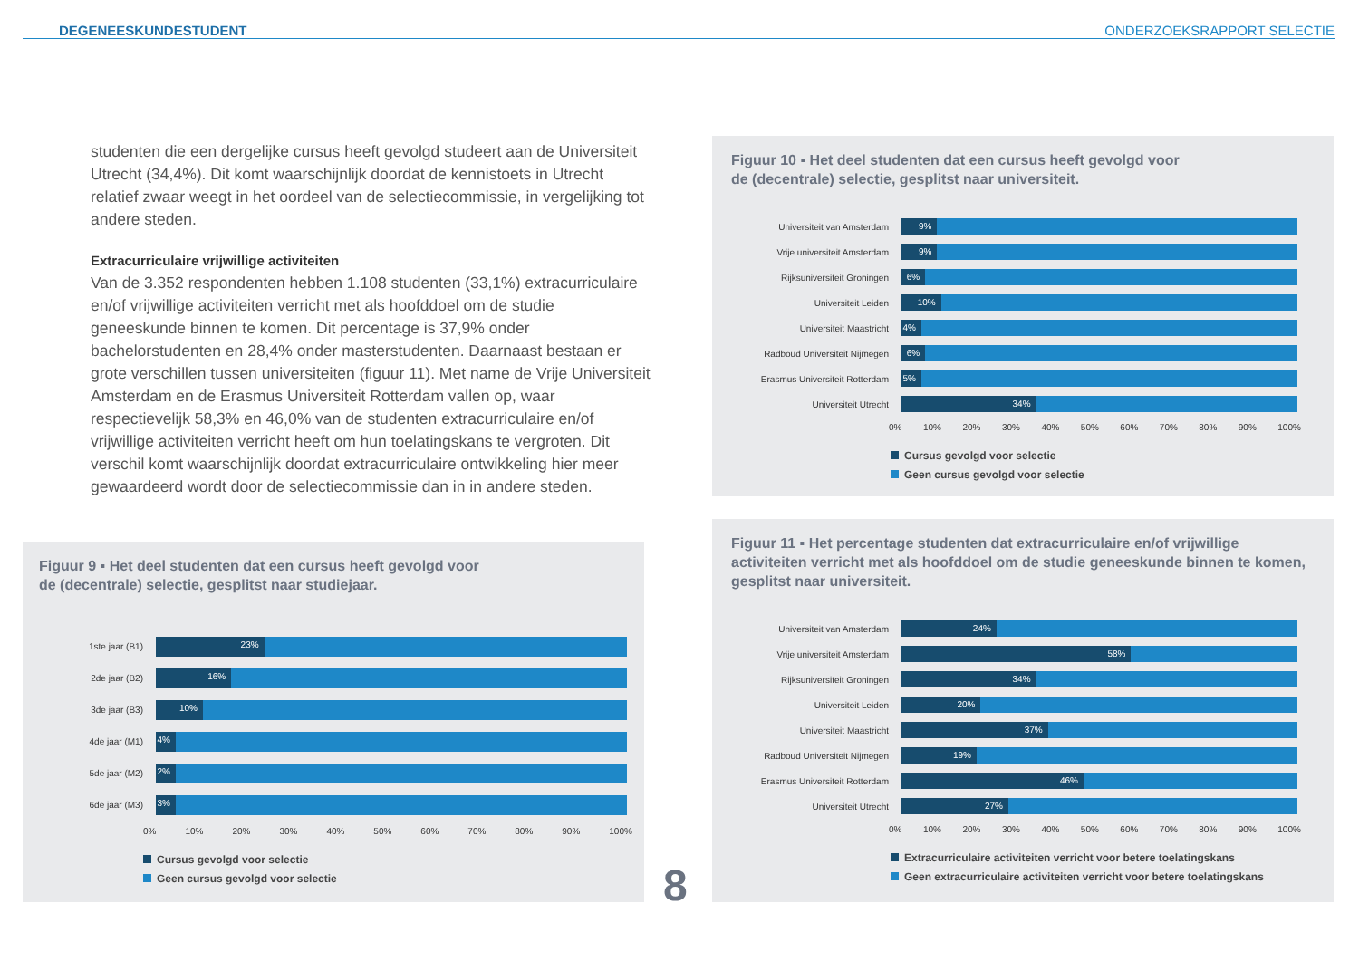DEGENEESKUNDESTUDENT
ONDERZOEKSRAPPORT SELECTIE
studenten die een dergelijke cursus heeft gevolgd studeert aan de Universiteit Utrecht (34,4%). Dit komt waarschijnlijk doordat de kennistoets in Utrecht relatief zwaar weegt in het oordeel van de selectiecommissie, in vergelijking tot andere steden.
Extracurriculaire vrijwillige activiteiten
Van de 3.352 respondenten hebben 1.108 studenten (33,1%) extracurriculaire en/of vrijwillige activiteiten verricht met als hoofddoel om de studie geneeskunde binnen te komen. Dit percentage is 37,9% onder bachelorstudenten en 28,4% onder masterstudenten. Daarnaast bestaan er grote verschillen tussen universiteiten (figuur 11). Met name de Vrije Universiteit Amsterdam en de Erasmus Universiteit Rotterdam vallen op, waar respectievelijk 58,3% en 46,0% van de studenten extracurriculaire en/of vrijwillige activiteiten verricht heeft om hun toelatingskans te vergroten. Dit verschil komt waarschijnlijk doordat extracurriculaire ontwikkeling hier meer gewaardeerd wordt door de selectiecommissie dan in in andere steden.
Figuur 9 ▪ Het deel studenten dat een cursus heeft gevolgd voor
de (decentrale) selectie, gesplitst naar studiejaar.
1ste jaar (B1)
23%
2de jaar (B2)
16%
3de jaar (B3)
10%
4de jaar (M1)
4%
5de jaar (M2)
2%
6de jaar (M3)
3%
0% 10% 20% 30% 40% 50% 60% 70% 80% 90% 100%
Cursus gevolgd voor selectie
Geen cursus gevolgd voor selectie
Figuur 10 ▪ Het deel studenten dat een cursus heeft gevolgd voor
de (decentrale) selectie, gesplitst naar universiteit.
Universiteit van Amsterdam
9%
Vrije universiteit Amsterdam
9%
Rijksuniversiteit Groningen
6%
Universiteit Leiden
10%
Universiteit Maastricht
4%
Radboud Universiteit Nijmegen
6%
Erasmus Universiteit Rotterdam
5%
Universiteit Utrecht
34%
0% 10% 20% 30% 40% 50% 60% 70% 80% 90% 100%
Cursus gevolgd voor selectie
Geen cursus gevolgd voor selectie
Figuur 11 ▪ Het percentage studenten dat extracurriculaire en/of vrijwillige activiteiten verricht met als hoofddoel om de studie geneeskunde binnen te komen, gesplitst naar universiteit.
Universiteit van Amsterdam
24%
Vrije universiteit Amsterdam
58%
Rijksuniversiteit Groningen
34%
Universiteit Leiden
20%
Universiteit Maastricht
37%
Radboud Universiteit Nijmegen
19%
Erasmus Universiteit Rotterdam
46%
Universiteit Utrecht
27%
0% 10% 20% 30% 40% 50% 60% 70% 80% 90% 100%
Extracurriculaire activiteiten verricht voor betere toelatingskans
Geen extracurriculaire activiteiten verricht voor betere toelatingskans
8